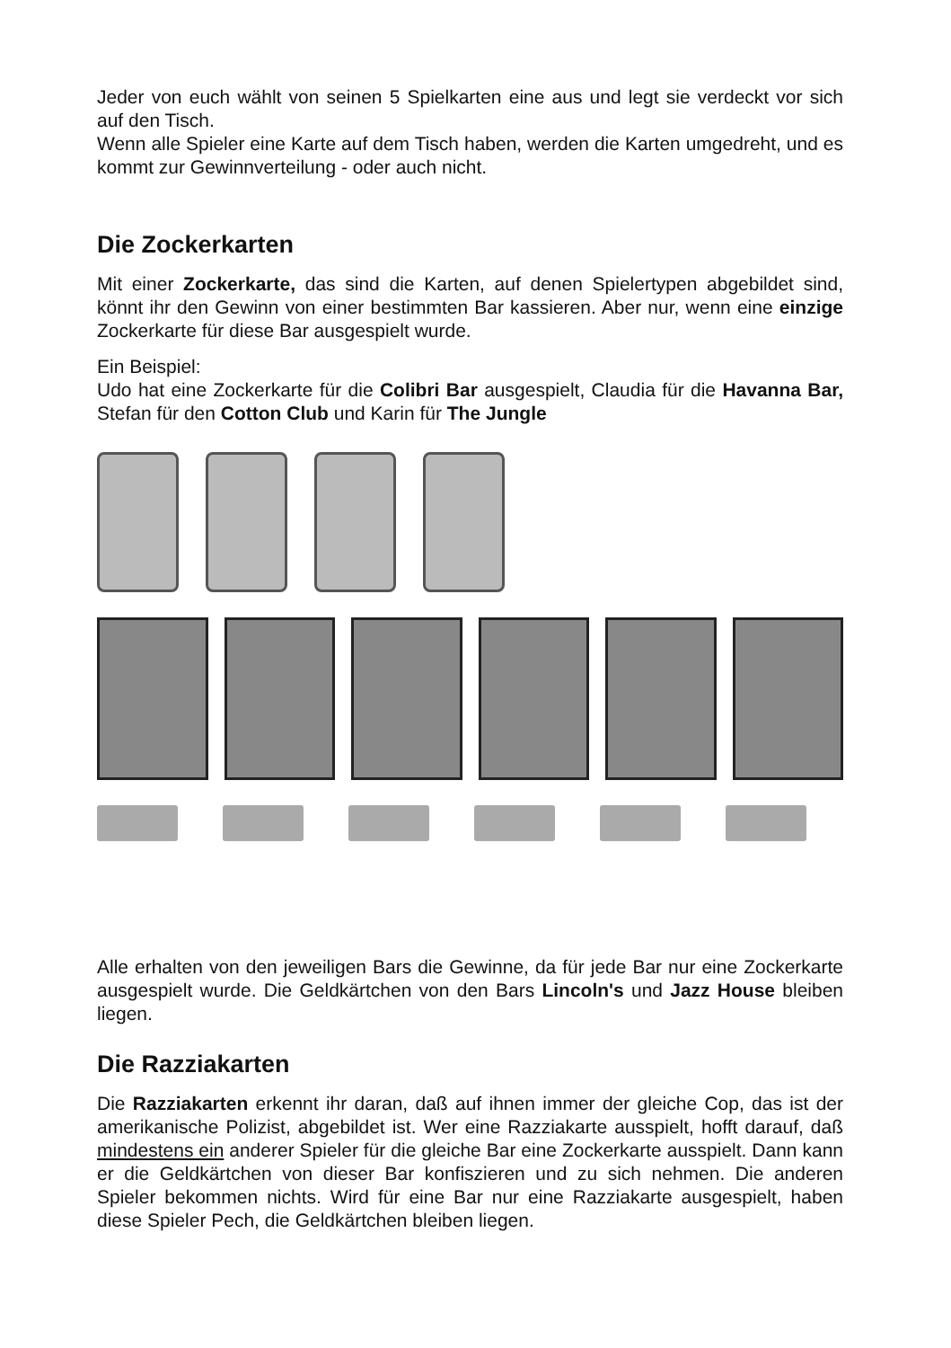Jeder von euch wählt von seinen 5 Spielkarten eine aus und legt sie verdeckt vor sich auf den Tisch.
Wenn alle Spieler eine Karte auf dem Tisch haben, werden die Karten umgedreht, und es kommt zur Gewinnverteilung - oder auch nicht.
Die Zockerkarten
Mit einer Zockerkarte, das sind die Karten, auf denen Spielertypen abgebildet sind, könnt ihr den Gewinn von einer bestimmten Bar kassieren. Aber nur, wenn eine einzige Zockerkarte für diese Bar ausgespielt wurde.
Ein Beispiel:
Udo hat eine Zockerkarte für die Colibri Bar ausgespielt, Claudia für die Havanna Bar, Stefan für den Cotton Club und Karin für The Jungle
Alle erhalten von den jeweiligen Bars die Gewinne, da für jede Bar nur eine Zockerkarte ausgespielt wurde. Die Geldkärtchen von den Bars Lincoln's und Jazz House bleiben liegen.
Die Razziakarten
Die Razziakarten erkennt ihr daran, daß auf ihnen immer der gleiche Cop, das ist der amerikanische Polizist, abgebildet ist. Wer eine Razziakarte ausspielt, hofft darauf, daß mindestens ein anderer Spieler für die gleiche Bar eine Zockerkarte ausspielt. Dann kann er die Geldkärtchen von dieser Bar konfiszieren und zu sich nehmen. Die anderen Spieler bekommen nichts. Wird für eine Bar nur eine Razziakarte ausgespielt, haben diese Spieler Pech, die Geldkärtchen bleiben liegen.